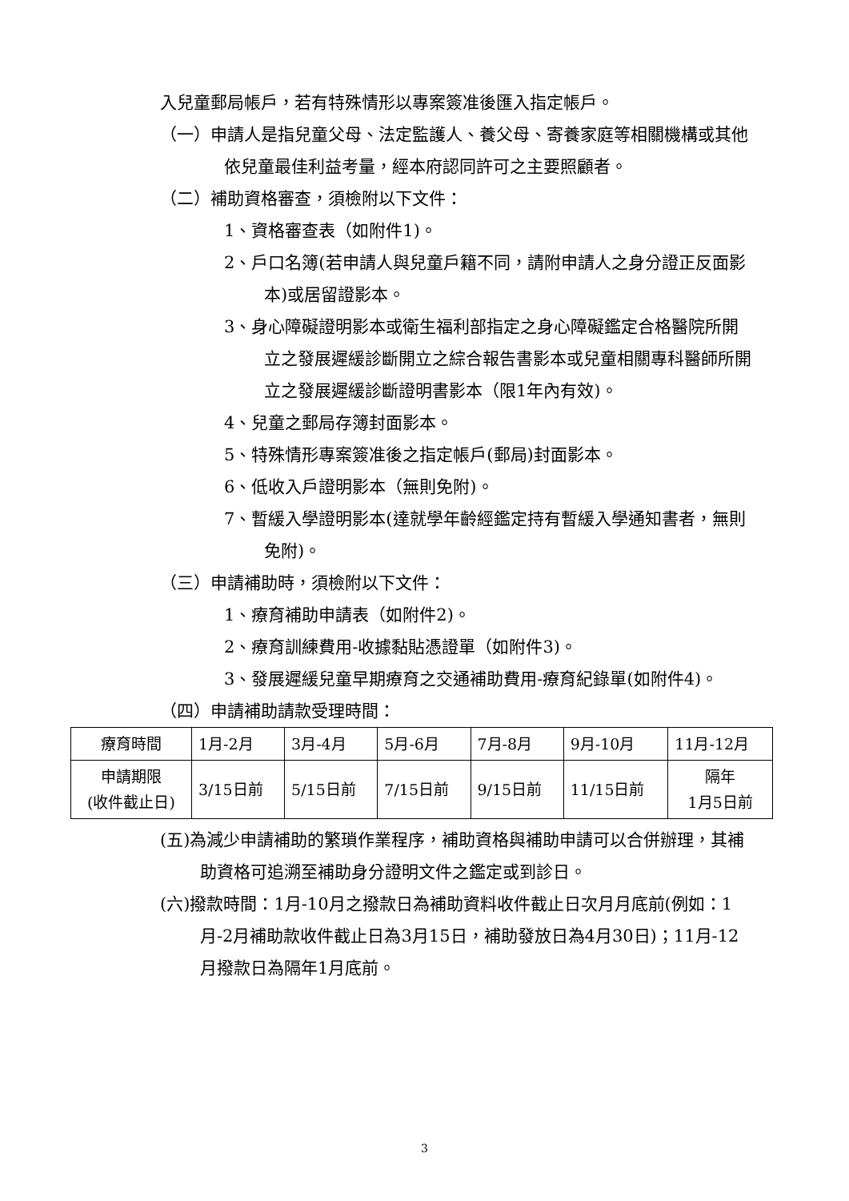入兒童郵局帳戶，若有特殊情形以專案簽准後匯入指定帳戶。
（一）申請人是指兒童父母、法定監護人、養父母、寄養家庭等相關機構或其他依兒童最佳利益考量，經本府認同許可之主要照顧者。
（二）補助資格審查，須檢附以下文件：
1、資格審查表（如附件1)。
2、戶口名簿(若申請人與兒童戶籍不同，請附申請人之身分證正反面影本)或居留證影本。
3、身心障礙證明影本或衛生福利部指定之身心障礙鑑定合格醫院所開立之發展遲緩診斷開立之綜合報告書影本或兒童相關專科醫師所開立之發展遲緩診斷證明書影本（限1年內有效)。
4、兒童之郵局存簿封面影本。
5、特殊情形專案簽准後之指定帳戶(郵局)封面影本。
6、低收入戶證明影本（無則免附)。
7、暫緩入學證明影本(達就學年齡經鑑定持有暫緩入學通知書者，無則免附)。
（三）申請補助時，須檢附以下文件：
1、療育補助申請表（如附件2)。
2、療育訓練費用-收據黏貼憑證單（如附件3)。
3、發展遲緩兒童早期療育之交通補助費用-療育紀錄單(如附件4)。
（四）申請補助請款受理時間：
| 療育時間 | 1月-2月 | 3月-4月 | 5月-6月 | 7月-8月 | 9月-10月 | 11月-12月 |
| 申請期限 (收件截止日) | 3/15日前 | 5/15日前 | 7/15日前 | 9/15日前 | 11/15日前 | 隔年 1月5日前 |
(五)為減少申請補助的繁瑣作業程序，補助資格與補助申請可以合併辦理，其補助資格可追溯至補助身分證明文件之鑑定或到診日。
(六)撥款時間：1月-10月之撥款日為補助資料收件截止日次月月底前(例如：1月-2月補助款收件截止日為3月15日，補助發放日為4月30日)；11月-12月撥款日為隔年1月底前。
3